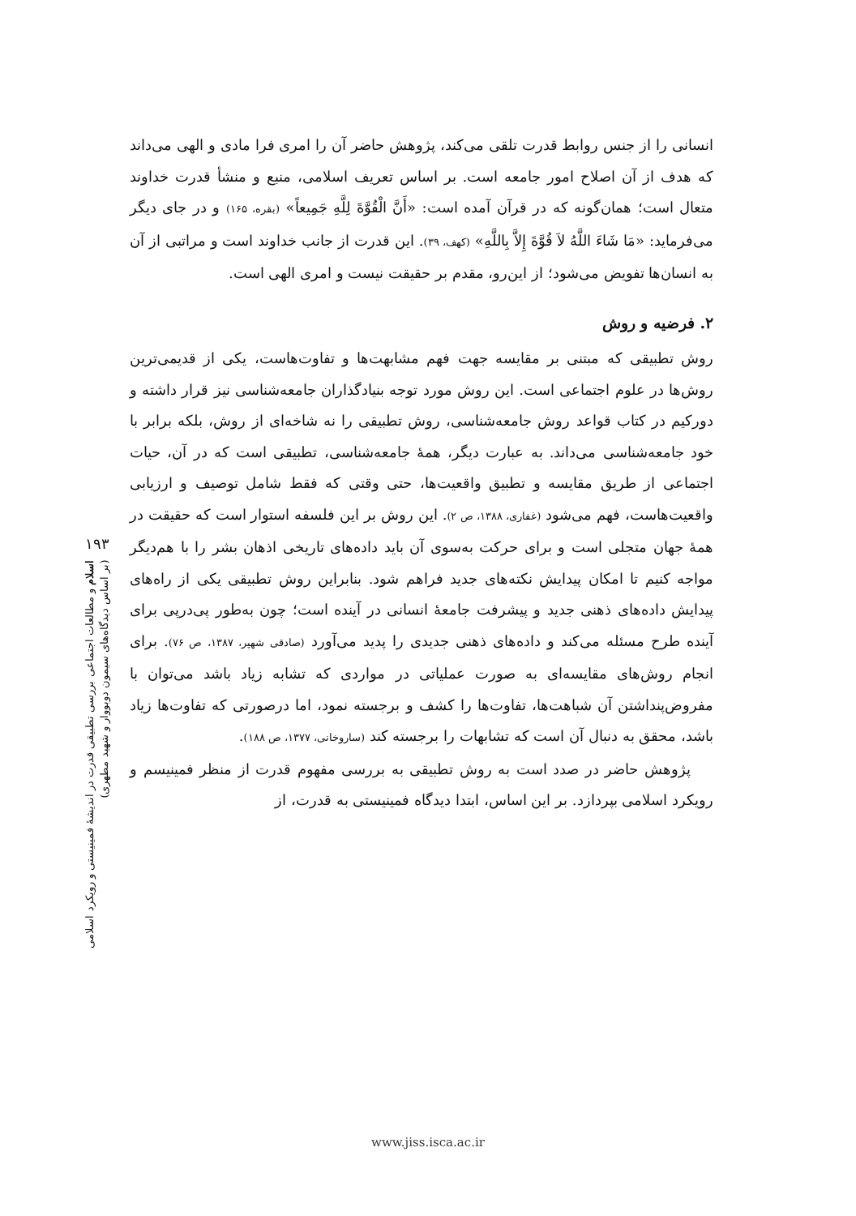انسانی را از جنس روابط قدرت تلقی می‌کند، پژوهش حاضر آن را امری فرا مادی و الهی می‌داند که هدف از آن اصلاح امور جامعه است. بر اساس تعریف اسلامی، منبع و منشأ قدرت خداوند متعال است؛ همان‌گونه که در قرآن آمده است: «أَنَّ الْقُوَّةَ لِلَّهِ جَمِيعاً» (بقره، ۱۶۵) و در جای دیگر می‌فرماید: «مَا شَاءَ اللَّهُ لاَ قُوَّةَ إِلاَّ بِاللَّهِ» (کهف، ۳۹). این قدرت از جانب خداوند است و مراتبی از آن به انسان‌ها تفویض می‌شود؛ از این‌رو، مقدم بر حقیقت نیست و امری الهی است.
۲. فرضیه و روش
روش تطبیقی که مبتنی بر مقایسه جهت فهم مشابهت‌ها و تفاوت‌هاست، یکی از قدیمی‌ترین روش‌ها در علوم اجتماعی است. این روش مورد توجه بنیادگذاران جامعه‌شناسی نیز قرار داشته و دورکیم در کتاب قواعد روش جامعه‌شناسی، روش تطبیقی را نه شاخه‌ای از روش، بلکه برابر با خود جامعه‌شناسی می‌داند. به عبارت دیگر، همهٔ جامعه‌شناسی، تطبیقی است که در آن، حیات اجتماعی از طریق مقایسه و تطبیق واقعیت‌ها، حتی وقتی که فقط شامل توصیف و ارزیابی واقعیت‌هاست، فهم می‌شود (غفاری، ۱۳۸۸، ص ۲). این روش بر این فلسفه استوار است که حقیقت در همهٔ جهان متجلی است و برای حرکت به‌سوی آن باید داده‌های تاریخی اذهان بشر را با هم‌دیگر مواجه کنیم تا امکان پیدایش نکته‌های جدید فراهم شود. بنابراین روش تطبیقی یکی از راه‌های پیدایش داده‌های ذهنی جدید و پیشرفت جامعهٔ انسانی در آینده است؛ چون به‌طور پی‌درپی برای آینده طرح مسئله می‌کند و داده‌های ذهنی جدیدی را پدید می‌آورد (صادقی شهپر، ۱۳۸۷، ص ۷۶). برای انجام روش‌های مقایسه‌ای به صورت عملیاتی در مواردی که تشابه زیاد باشد می‌توان با مفروض‌پنداشتن آن شباهت‌ها، تفاوت‌ها را کشف و برجسته نمود، اما درصورتی که تفاوت‌ها زیاد باشد، محقق به دنبال آن است که تشابهات را برجسته کند (ساروخانی، ۱۳۷۷، ص ۱۸۸).
پژوهش حاضر در صدد است به روش تطبیقی به بررسی مفهوم قدرت از منظر فمینیسم و رویکرد اسلامی بپردازد. بر این اساس، ابتدا دیدگاه فمینیستی به قدرت، از
۱۹۳
اسلام و مطالعات اجتماعی بررسی تطبیقی قدرت در اندیشهٔ فمینیستی و رویکرد اسلامی
(بر اساس دیدگاه‌های سیمون دوبووار و شهید مطهری)
www.jiss.isca.ac.ir